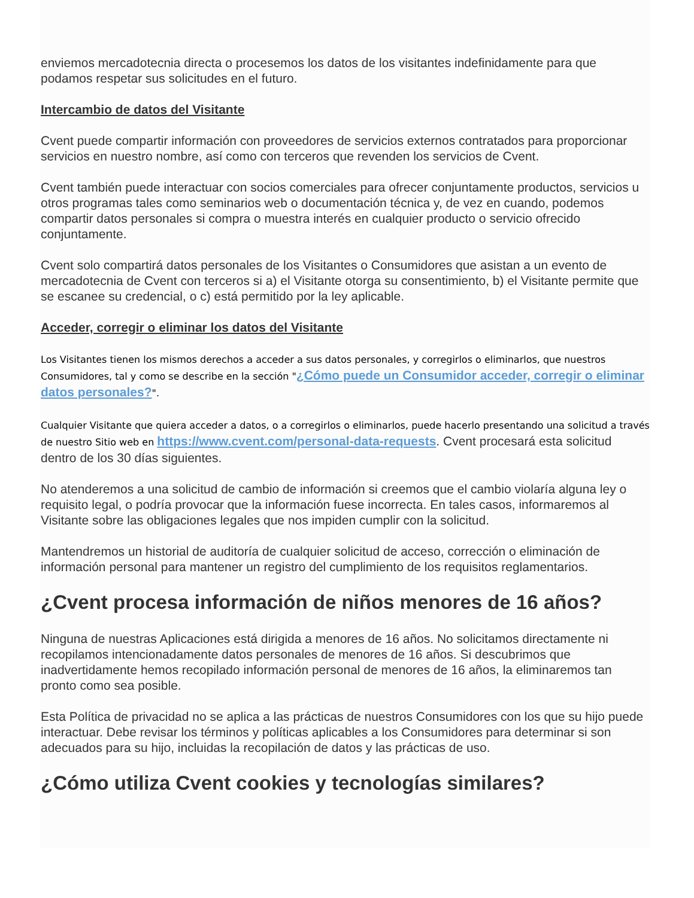enviemos mercadotecnia directa o procesemos los datos de los visitantes indefinidamente para que podamos respetar sus solicitudes en el futuro.
Intercambio de datos del Visitante
Cvent puede compartir información con proveedores de servicios externos contratados para proporcionar servicios en nuestro nombre, así como con terceros que revenden los servicios de Cvent.
Cvent también puede interactuar con socios comerciales para ofrecer conjuntamente productos, servicios u otros programas tales como seminarios web o documentación técnica y, de vez en cuando, podemos compartir datos personales si compra o muestra interés en cualquier producto o servicio ofrecido conjuntamente.
Cvent solo compartirá datos personales de los Visitantes o Consumidores que asistan a un evento de mercadotecnia de Cvent con terceros si a) el Visitante otorga su consentimiento, b) el Visitante permite que se escanee su credencial, o c) está permitido por la ley aplicable.
Acceder, corregir o eliminar los datos del Visitante
Los Visitantes tienen los mismos derechos a acceder a sus datos personales, y corregirlos o eliminarlos, que nuestros Consumidores, tal y como se describe en la sección "¿Cómo puede un Consumidor acceder, corregir o eliminar datos personales?".
Cualquier Visitante que quiera acceder a datos, o a corregirlos o eliminarlos, puede hacerlo presentando una solicitud a través de nuestro Sitio web en https://www.cvent.com/personal-data-requests. Cvent procesará esta solicitud dentro de los 30 días siguientes.
No atenderemos a una solicitud de cambio de información si creemos que el cambio violaría alguna ley o requisito legal, o podría provocar que la información fuese incorrecta. En tales casos, informaremos al Visitante sobre las obligaciones legales que nos impiden cumplir con la solicitud.
Mantendremos un historial de auditoría de cualquier solicitud de acceso, corrección o eliminación de información personal para mantener un registro del cumplimiento de los requisitos reglamentarios.
¿Cvent procesa información de niños menores de 16 años?
Ninguna de nuestras Aplicaciones está dirigida a menores de 16 años. No solicitamos directamente ni recopilamos intencionadamente datos personales de menores de 16 años. Si descubrimos que inadvertidamente hemos recopilado información personal de menores de 16 años, la eliminaremos tan pronto como sea posible.
Esta Política de privacidad no se aplica a las prácticas de nuestros Consumidores con los que su hijo puede interactuar. Debe revisar los términos y políticas aplicables a los Consumidores para determinar si son adecuados para su hijo, incluidas la recopilación de datos y las prácticas de uso.
¿Cómo utiliza Cvent cookies y tecnologías similares?